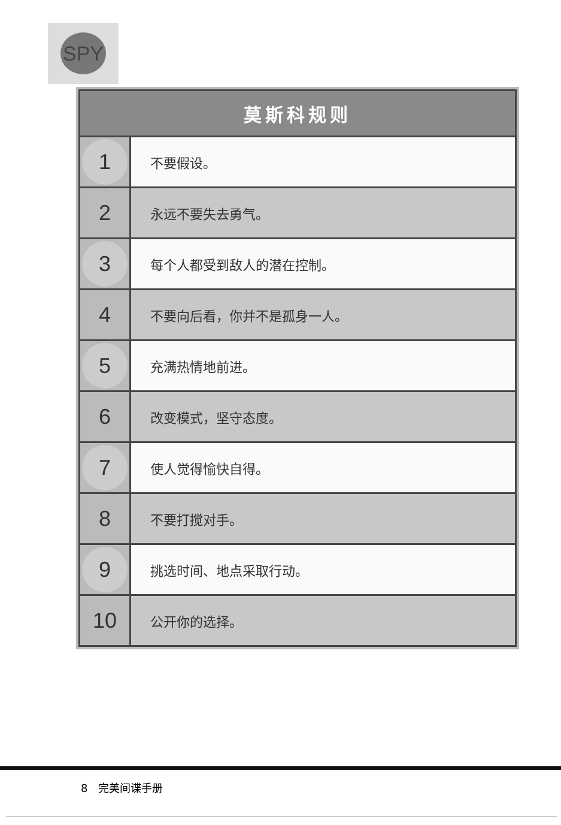SPY
| 莫斯科规则 | |
| --- | --- |
| 1 | 不要假设。 |
| 2 | 永远不要失去勇气。 |
| 3 | 每个人都受到敌人的潜在控制。 |
| 4 | 不要向后看，你并不是孤身一人。 |
| 5 | 充满热情地前进。 |
| 6 | 改变模式，坚守态度。 |
| 7 | 使人觉得愉快自得。 |
| 8 | 不要打搅对手。 |
| 9 | 挑选时间、地点采取行动。 |
| 10 | 公开你的选择。 |
8 完美间谍手册